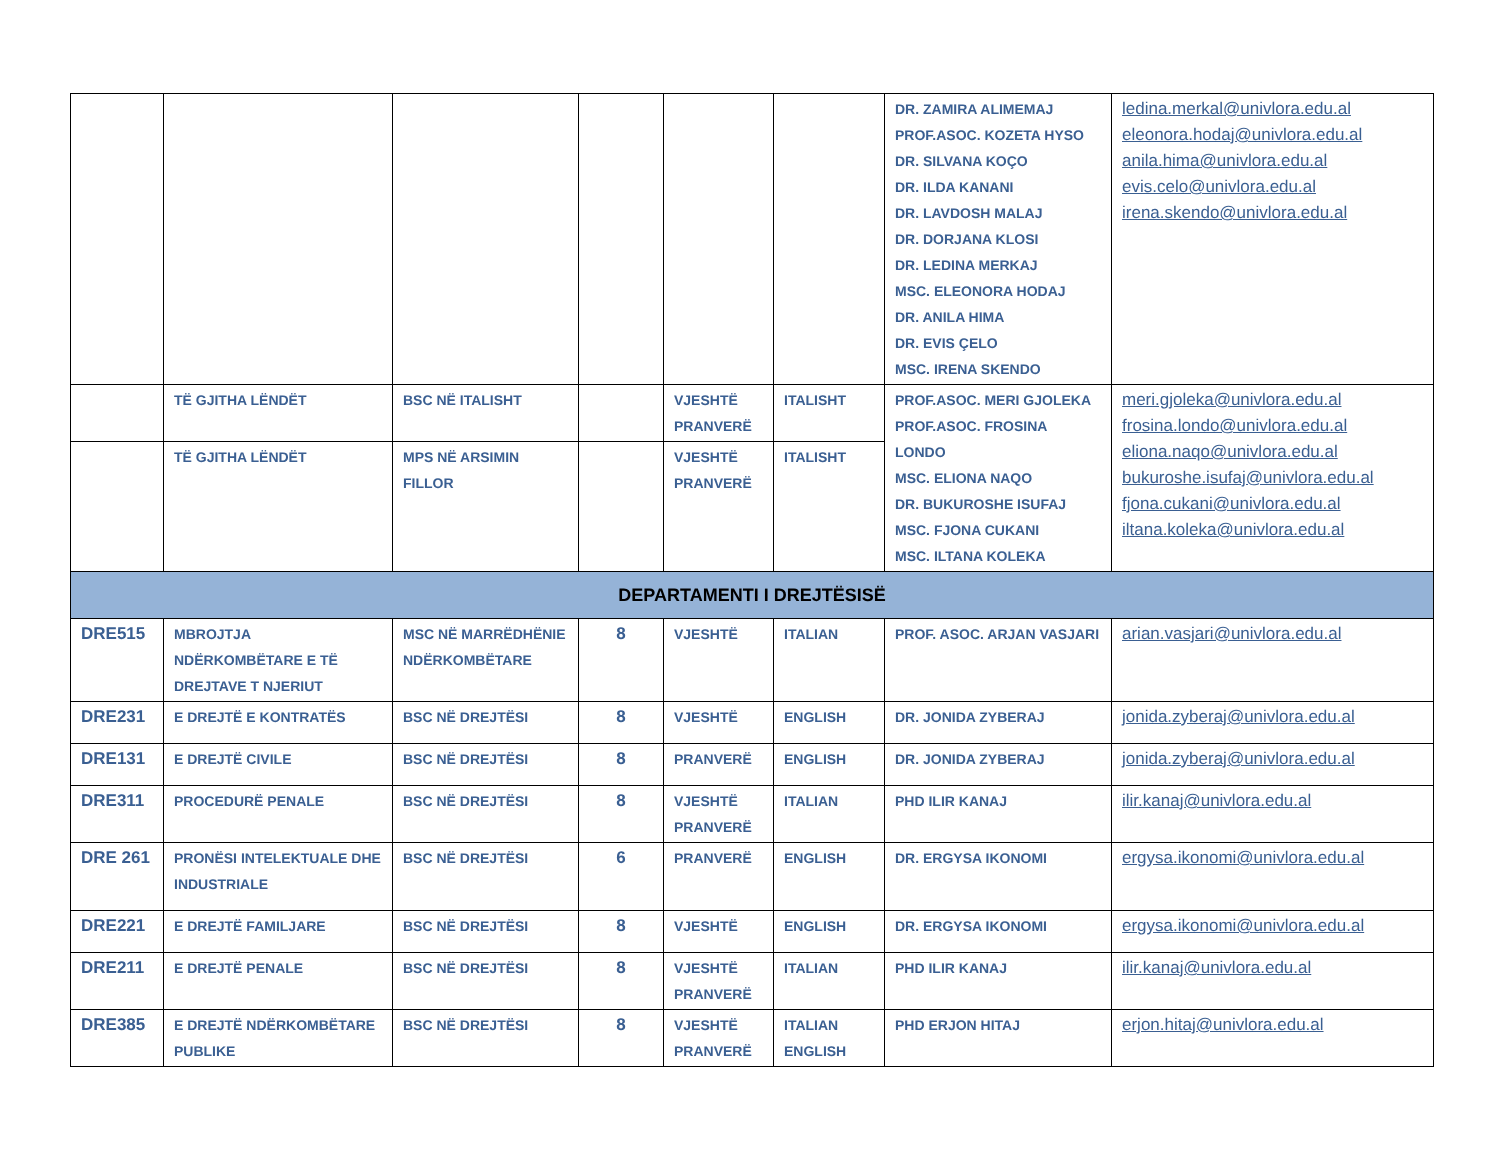| | | | | | | DR. ZAMIRA ALIMEMAJ PROF.ASOC. KOZETA HYSO DR. SILVANA KOÇO DR. ILDA KANANI DR. LAVDOSH MALAJ DR. DORJANA KLOSI DR. LEDINA MERKAJ MSC. ELEONORA HODAJ DR. ANILA HIMA DR. EVIS ÇELO MSC. IRENA SKENDO | ledina.merkal@univlora.edu.al eleonora.hodaj@univlora.edu.al anila.hima@univlora.edu.al evis.celo@univlora.edu.al irena.skendo@univlora.edu.al |
| | TË GJITHA LËNDËT | BSC NË ITALISHT | | VJESHTË PRANVERË | ITALISHT | PROF.ASOC. MERI GJOLEKA PROF.ASOC. FROSINA LONDO MSC. ELIONA NAQO DR. BUKUROSHE ISUFAJ MSC. FJONA CUKANI MSC. ILTANA KOLEKA | meri.gjoleka@univlora.edu.al frosina.londo@univlora.edu.al eliona.naqo@univlora.edu.al bukuroshe.isufaj@univlora.edu.al fjona.cukani@univlora.edu.al iltana.koleka@univlora.edu.al |
| | TË GJITHA LËNDËT | MPS NË ARSIMIN FILLOR | | VJESHTË PRANVERË | ITALISHT | | |
| DEPARTAMENTI I DREJTËSISË | | | | | | | |
| DRE515 | MBROJTJA NDËRKOMBËTARE E TË DREJTAVE T NJERIUT | MSC NË MARRËDHËNIE NDËRKOMBËTARE | 8 | VJESHTË | ITALIAN | PROF. ASOC. ARJAN VASJARI | arian.vasjari@univlora.edu.al |
| DRE231 | E DREJTË E KONTRATËS | BSC NË DREJTËSI | 8 | VJESHTË | ENGLISH | DR. JONIDA ZYBERAJ | jonida.zyberaj@univlora.edu.al |
| DRE131 | E DREJTË CIVILE | BSC NË DREJTËSI | 8 | PRANVERË | ENGLISH | DR. JONIDA ZYBERAJ | jonida.zyberaj@univlora.edu.al |
| DRE311 | PROCEDURË PENALE | BSC NË DREJTËSI | 8 | VJESHTË PRANVERË | ITALIAN | PHD ILIR KANAJ | ilir.kanaj@univlora.edu.al |
| DRE 261 | PRONËSI INTELEKTUALE DHE INDUSTRIALE | BSC NË DREJTËSI | 6 | PRANVERË | ENGLISH | DR. ERGYSA IKONOMI | ergysa.ikonomi@univlora.edu.al |
| DRE221 | E DREJTË FAMILJARE | BSC NË DREJTËSI | 8 | VJESHTË | ENGLISH | DR. ERGYSA IKONOMI | ergysa.ikonomi@univlora.edu.al |
| DRE211 | E DREJTË PENALE | BSC NË DREJTËSI | 8 | VJESHTË PRANVERË | ITALIAN | PHD ILIR KANAJ | ilir.kanaj@univlora.edu.al |
| DRE385 | E DREJTË NDËRKOMBËTARE PUBLIKE | BSC NË DREJTËSI | 8 | VJESHTË PRANVERË | ITALIAN ENGLISH | PHD ERJON HITAJ | erjon.hitaj@univlora.edu.al |